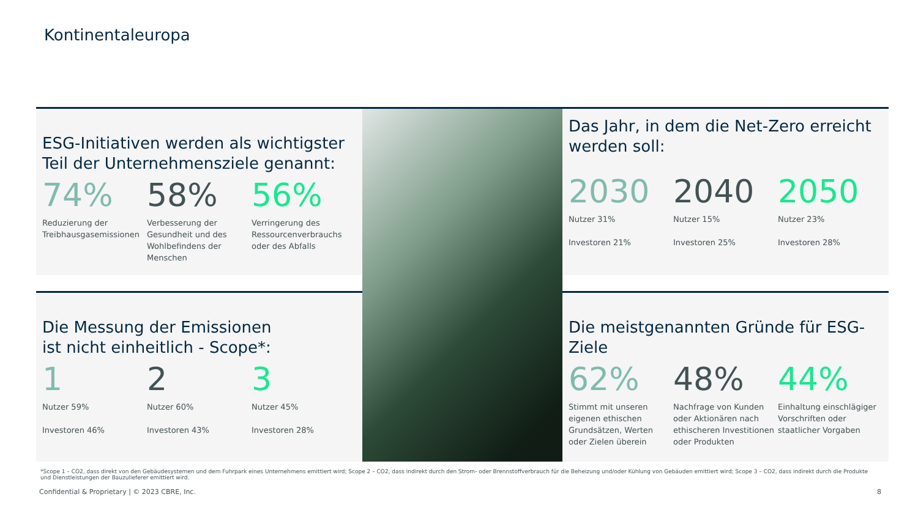Kontinentaleuropa
ESG-Initiativen werden als wichtigster Teil der Unternehmensziele genannt:
74%
Reduzierung der Treibhausgasemissionen
58%
Verbesserung der Gesundheit und des Wohlbefindens der Menschen
56%
Verringerung des Ressourcenverbrauchs oder des Abfalls
Das Jahr, in dem die Net-Zero erreicht werden soll:
2030
Nutzer 31%
Investoren 21%
2040
Nutzer 15%
Investoren 25%
2050
Nutzer 23%
Investoren 28%
Die Messung der Emissionen
ist nicht einheitlich - Scope*:
1
Nutzer 59%
Investoren 46%
2
Nutzer 60%
Investoren 43%
3
Nutzer 45%
Investoren 28%
Die meistgenannten Gründe für ESG-Ziele
62%
Stimmt mit unseren eigenen ethischen Grundsätzen, Werten oder Zielen überein
48%
Nachfrage von Kunden oder Aktionären nach ethischeren Investitionen oder Produkten
44%
Einhaltung einschlägiger Vorschriften oder staatlicher Vorgaben
*Scope 1 – CO2, dass direkt von den Gebäudesystemen und dem Fuhrpark eines Unternehmens emittiert wird; Scope 2 – CO2, dass indirekt durch den Strom- oder Brennstoffverbrauch für die Beheizung und/oder Kühlung von Gebäuden emittiert wird; Scope 3 – CO2, dass indirekt durch die Produkte und Dienstleistungen der Bauzulieferer emittiert wird.
Confidential & Proprietary | © 2023 CBRE, Inc.
8